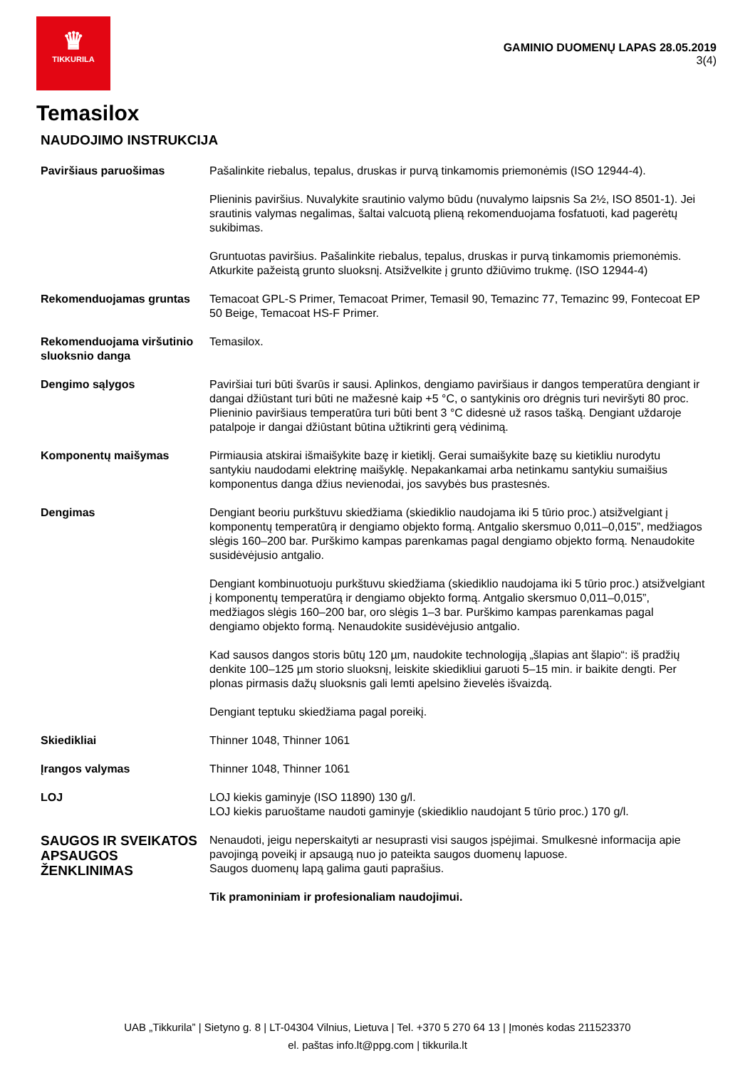♛
TIKKURILA
GAMINIO DUOMENŲ LAPAS 28.05.2019
3(4)
Temasilox
NAUDOJIMO INSTRUKCIJA
| Paviršiaus paruošimas | Pašalinkite riebalus, tepalus, druskas ir purvą tinkamomis priemonėmis (ISO 12944-4). Plieninis paviršius. Nuvalykite srautinio valymo būdu (nuvalymo laipsnis Sa 2½, ISO 8501-1). Jei srautinis valymas negalimas, šaltai valcuotą plieną rekomenduojama fosfatuoti, kad pagerėtų sukibimas. Gruntuotas paviršius. Pašalinkite riebalus, tepalus, druskas ir purvą tinkamomis priemonėmis. Atkurkite pažeistą grunto sluoksnį. Atsižvelkite į grunto džiūvimo trukmę. (ISO 12944-4) |
| Rekomenduojamas gruntas | Temacoat GPL-S Primer, Temacoat Primer, Temasil 90, Temazinc 77, Temazinc 99, Fontecoat EP 50 Beige, Temacoat HS-F Primer. |
| Rekomenduojama viršutinio sluoksnio danga | Temasilox. |
| Dengimo sąlygos | Paviršiai turi būti švarūs ir sausi. Aplinkos, dengiamo paviršiaus ir dangos temperatūra dengiant ir dangai džiūstant turi būti ne mažesnė kaip +5 °C, o santykinis oro drėgnis turi neviršyti 80 proc. Plieninio paviršiaus temperatūra turi būti bent 3 °C didesnė už rasos tašką. Dengiant uždaroje patalpoje ir dangai džiūstant būtina užtikrinti gerą vėdinimą. |
| Komponentų maišymas | Pirmiausia atskirai išmaišykite bazę ir kietiklį. Gerai sumaišykite bazę su kietikliu nurodytu santykiu naudodami elektrinę maišyklę. Nepakankamai arba netinkamu santykiu sumaišius komponentus danga džius nevienodai, jos savybės bus prastesnės. |
| Dengimas | Dengiant beoriu purkštuvu skiedžiama (skiediklio naudojama iki 5 tūrio proc.) atsižvelgiant į komponentų temperatūrą ir dengiamo objekto formą. Antgalio skersmuo 0,011–0,015”, medžiagos slėgis 160–200 bar. Purškimo kampas parenkamas pagal dengiamo objekto formą. Nenaudokite susidėvėjusio antgalio. Dengiant kombinuotuoju purkštuvu skiedžiama (skiediklio naudojama iki 5 tūrio proc.) atsižvelgiant į komponentų temperatūrą ir dengiamo objekto formą. Antgalio skersmuo 0,011–0,015”, medžiagos slėgis 160–200 bar, oro slėgis 1–3 bar. Purškimo kampas parenkamas pagal dengiamo objekto formą. Nenaudokite susidėvėjusio antgalio. Kad sausos dangos storis būtų 120 µm, naudokite technologiją „šlapias ant šlapio“: iš pradžių denkite 100–125 µm storio sluoksnį, leiskite skiedikliui garuoti 5–15 min. ir baikite dengti. Per plonas pirmasis dažų sluoksnis gali lemti apelsino žievelės išvaizdą. Dengiant teptuku skiedžiama pagal poreikį. |
| Skiedikliai | Thinner 1048, Thinner 1061 |
| Įrangos valymas | Thinner 1048, Thinner 1061 |
| LOJ | LOJ kiekis gaminyje (ISO 11890) 130 g/l. LOJ kiekis paruoštame naudoti gaminyje (skiediklio naudojant 5 tūrio proc.) 170 g/l. |
| SAUGOS IR SVEIKATOS APSAUGOS ŽENKLINIMAS | Nenaudoti, jeigu neperskaityti ar nesuprasti visi saugos įspėjimai. Smulkesnė informacija apie pavojingą poveikį ir apsaugą nuo jo pateikta saugos duomenų lapuose. Saugos duomenų lapą galima gauti paprašius. Tik pramoniniam ir profesionaliam naudojimui. |
UAB „Tikkurila” | Sietyno g. 8 | LT-04304 Vilnius, Lietuva | Tel. +370 5 270 64 13 | Įmonės kodas 211523370
el. paštas info.lt@ppg.com | tikkurila.lt